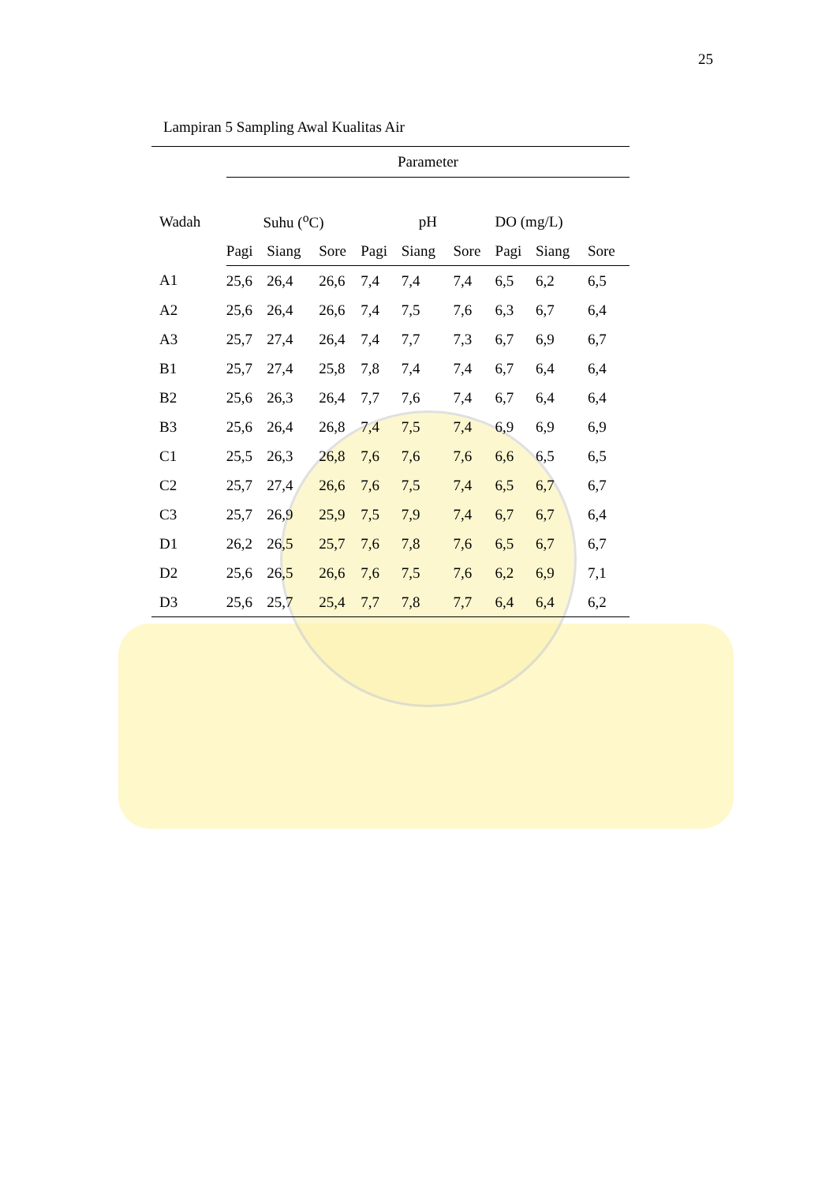25
Lampiran 5 Sampling Awal Kualitas Air
| | Parameter | | | | | | | | |
| --- | --- | --- | --- | --- | --- | --- | --- | --- | --- |
| Wadah | Suhu (<sup>o</sup>C) | | | pH | | | DO (mg/L) | | |
| | Pagi | Siang | Sore | Pagi | Siang | Sore | Pagi | Siang | Sore |
| A1 | 25,6 | 26,4 | 26,6 | 7,4 | 7,4 | 7,4 | 6,5 | 6,2 | 6,5 |
| A2 | 25,6 | 26,4 | 26,6 | 7,4 | 7,5 | 7,6 | 6,3 | 6,7 | 6,4 |
| A3 | 25,7 | 27,4 | 26,4 | 7,4 | 7,7 | 7,3 | 6,7 | 6,9 | 6,7 |
| B1 | 25,7 | 27,4 | 25,8 | 7,8 | 7,4 | 7,4 | 6,7 | 6,4 | 6,4 |
| B2 | 25,6 | 26,3 | 26,4 | 7,7 | 7,6 | 7,4 | 6,7 | 6,4 | 6,4 |
| B3 | 25,6 | 26,4 | 26,8 | 7,4 | 7,5 | 7,4 | 6,9 | 6,9 | 6,9 |
| C1 | 25,5 | 26,3 | 26,8 | 7,6 | 7,6 | 7,6 | 6,6 | 6,5 | 6,5 |
| C2 | 25,7 | 27,4 | 26,6 | 7,6 | 7,5 | 7,4 | 6,5 | 6,7 | 6,7 |
| C3 | 25,7 | 26,9 | 25,9 | 7,5 | 7,9 | 7,4 | 6,7 | 6,7 | 6,4 |
| D1 | 26,2 | 26,5 | 25,7 | 7,6 | 7,8 | 7,6 | 6,5 | 6,7 | 6,7 |
| D2 | 25,6 | 26,5 | 26,6 | 7,6 | 7,5 | 7,6 | 6,2 | 6,9 | 7,1 |
| D3 | 25,6 | 25,7 | 25,4 | 7,7 | 7,8 | 7,7 | 6,4 | 6,4 | 6,2 |